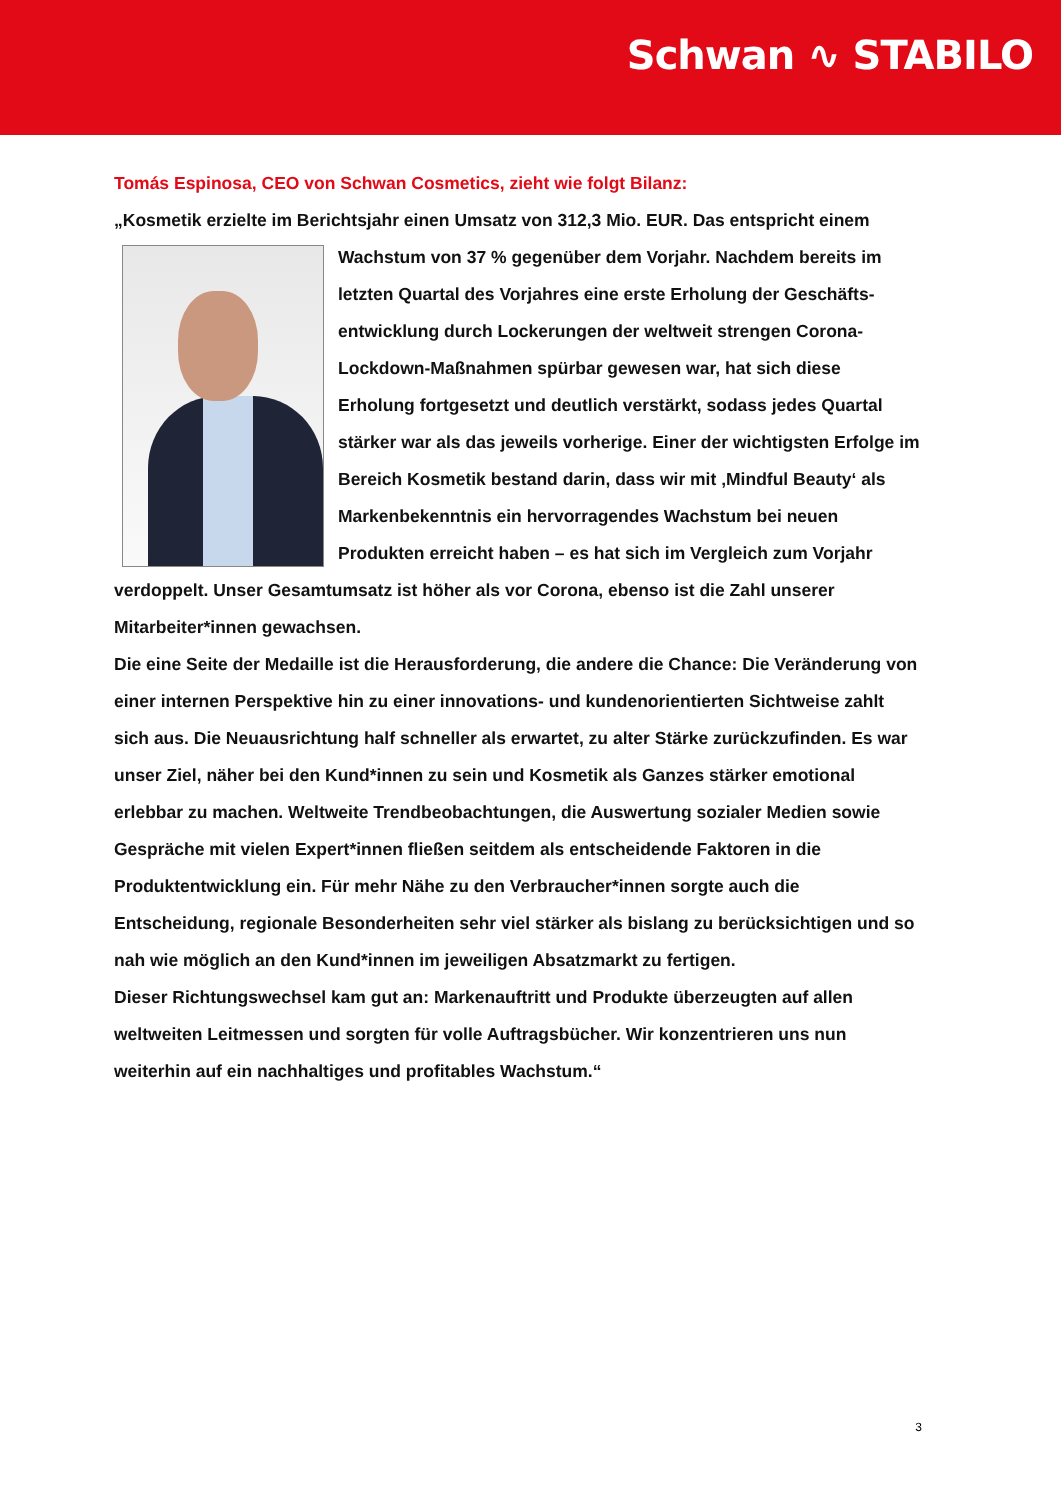Schwan ∿ STABILO
Tomás Espinosa, CEO von Schwan Cosmetics, zieht wie folgt Bilanz:
„Kosmetik erzielte im Berichtsjahr einen Umsatz von 312,3 Mio. EUR. Das entspricht einem Wachstum von 37 % gegenüber dem Vorjahr. Nachdem bereits im letzten Quartal des Vorjahres eine erste Erholung der Geschäfts­entwicklung durch Lockerungen der weltweit strengen Corona-Lockdown-Maßnahmen spürbar gewesen war, hat sich diese Erholung fortgesetzt und deutlich verstärkt, sodass jedes Quartal stärker war als das jeweils vorherige. Einer der wichtigsten Erfolge im Bereich Kosmetik bestand darin, dass wir mit ‚Mindful Beauty‘ als Markenbekenntnis ein hervorragendes Wachstum bei neuen Produkten erreicht haben – es hat sich im Vergleich zum Vorjahr verdoppelt. Unser Gesamtumsatz ist höher als vor Corona, ebenso ist die Zahl unserer Mitarbeiter*innen gewachsen.
Die eine Seite der Medaille ist die Herausforderung, die andere die Chance: Die Veränderung von einer internen Perspektive hin zu einer innovations- und kundenorientierten Sichtweise zahlt sich aus. Die Neuausrichtung half schneller als erwartet, zu alter Stärke zurückzufinden. Es war unser Ziel, näher bei den Kund*innen zu sein und Kosmetik als Ganzes stärker emotional erlebbar zu machen. Weltweite Trendbeobachtungen, die Auswertung sozialer Medien sowie Gespräche mit vielen Expert*innen fließen seitdem als entscheidende Faktoren in die Produktentwicklung ein. Für mehr Nähe zu den Verbraucher*innen sorgte auch die Entscheidung, regionale Besonderheiten sehr viel stärker als bislang zu berücksichtigen und so nah wie möglich an den Kund*innen im jeweiligen Absatzmarkt zu fertigen.
Dieser Richtungswechsel kam gut an: Markenauftritt und Produkte überzeugten auf allen weltweiten Leitmessen und sorgten für volle Auftragsbücher. Wir konzentrieren uns nun weiterhin auf ein nachhaltiges und profitables Wachstum.“
3